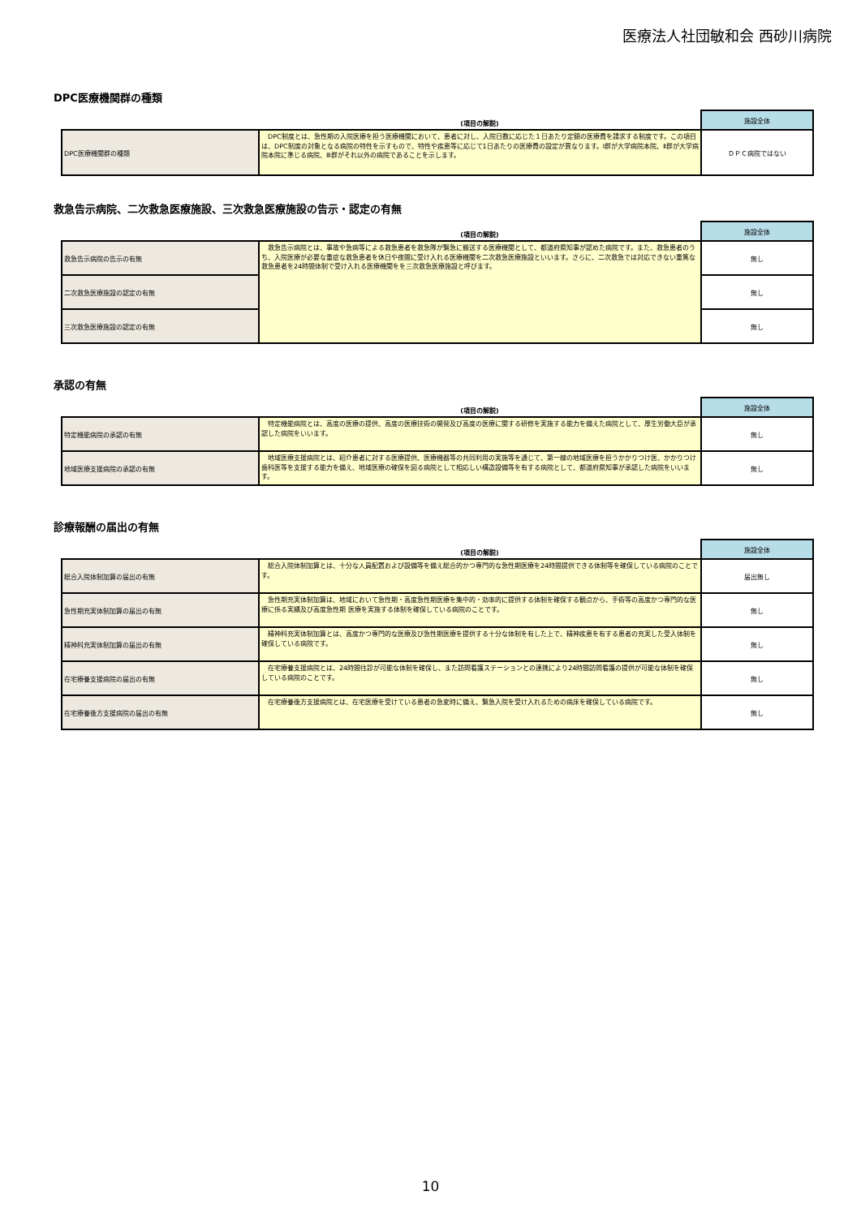医療法人社団敏和会 西砂川病院
DPC医療機関群の種類
| | (項目の解説) | 施設全体 |
| --- | --- | --- |
| DPC医療機関群の種類 | DPC制度とは、急性期の入院医療を担う医療機関において、患者に対し、入院日数に応じた１日あたり定額の医療費を請求する制度です。この項目は、DPC制度の対象となる病院の特性を示すもので、特性や疾患等に応じて1日あたりの医療費の設定が異なります。Ⅰ群が大学病院本院、Ⅱ群が大学病院本院に準じる病院、Ⅲ群がそれ以外の病院であることを示します。 | ＤＰＣ病院ではない |
救急告示病院、二次救急医療施設、三次救急医療施設の告示・認定の有無
| | (項目の解説) | 施設全体 |
| --- | --- | --- |
| 救急告示病院の告示の有無 | 救急告示病院とは、事故や急病等による救急患者を救急隊が緊急に搬送する医療機関として、都道府県知事が認めた病院です。また、救急患者のうち、入院医療が必要な重症な救急患者を休日や夜間に受け入れる医療機関を二次救急医療施設といいます。さらに、二次救急では対応できない重篤な救急患者を24時間体制で受け入れる医療機関をを三次救急医療施設と呼びます。 | 無し |
| 二次救急医療施設の認定の有無 | | 無し |
| 三次救急医療施設の認定の有無 | | 無し |
承認の有無
| | (項目の解説) | 施設全体 |
| --- | --- | --- |
| 特定機能病院の承認の有無 | 特定機能病院とは、高度の医療の提供、高度の医療技術の開発及び高度の医療に関する研修を実施する能力を備えた病院として、厚生労働大臣が承認した病院をいいます。 | 無し |
| 地域医療支援病院の承認の有無 | 地域医療支援病院とは、紹介患者に対する医療提供、医療機器等の共同利用の実施等を通じて、第一線の地域医療を担うかかりつけ医、かかりつけ歯科医等を支援する能力を備え、地域医療の確保を図る病院として相応しい構造設備等を有する病院として、都道府県知事が承認した病院をいいます。 | 無し |
診療報酬の届出の有無
| | (項目の解説) | 施設全体 |
| --- | --- | --- |
| 総合入院体制加算の届出の有無 | 総合入院体制加算とは、十分な人員配置および設備等を備え総合的かつ専門的な急性期医療を24時間提供できる体制等を確保している病院のことです。 | 届出無し |
| 急性期充実体制加算の届出の有無 | 急性期充実体制加算は、地域において急性期・高度急性期医療を集中的・効率的に提供する体制を確保する観点から、手術等の高度かつ専門的な医療に係る実績及び高度急性期 医療を実施する体制を確保している病院のことです。 | 無し |
| 精神科充実体制加算の届出の有無 | 精神科充実体制加算とは、高度かつ専門的な医療及び急性期医療を提供する十分な体制を有した上で、精神疾患を有する患者の充実した受入体制を確保している病院です。 | 無し |
| 在宅療養支援病院の届出の有無 | 在宅療養支援病院とは、24時間往診が可能な体制を確保し、また訪問看護ステーションとの連携により24時間訪問看護の提供が可能な体制を確保している病院のことです。 | 無し |
| 在宅療養後方支援病院の届出の有無 | 在宅療養後方支援病院とは、在宅医療を受けている患者の急変時に備え、緊急入院を受け入れるための病床を確保している病院です。 | 無し |
10